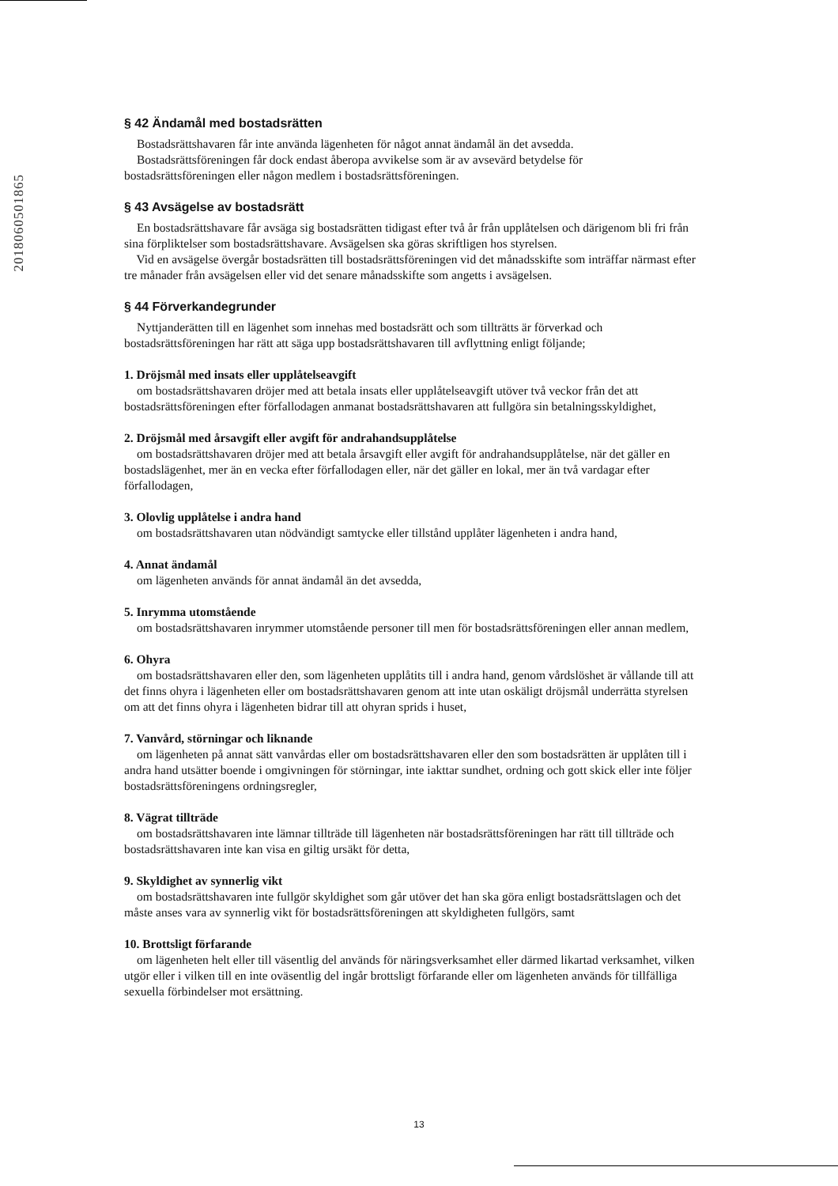2018060501865
§ 42 Ändamål med bostadsrätten
Bostadsrättshavaren får inte använda lägenheten för något annat ändamål än det avsedda.
Bostadsrättsföreningen får dock endast åberopa avvikelse som är av avsevärd betydelse för
bostadsrättsföreningen eller någon medlem i bostadsrättsföreningen.
§ 43 Avsägelse av bostadsrätt
En bostadsrättshavare får avsäga sig bostadsrätten tidigast efter två år från upplåtelsen och därigenom bli fri från sina förpliktelser som bostadsrättshavare. Avsägelsen ska göras skriftligen hos styrelsen.
Vid en avsägelse övergår bostadsrätten till bostadsrättsföreningen vid det månadsskifte som inträffar närmast efter tre månader från avsägelsen eller vid det senare månadsskifte som angetts i avsägelsen.
§ 44 Förverkandegrunder
Nyttjanderätten till en lägenhet som innehas med bostadsrätt och som tillträtts är förverkad och bostadsrättsföreningen har rätt att säga upp bostadsrättshavaren till avflyttning enligt följande;
1. Dröjsmål med insats eller upplåtelseavgift
om bostadsrättshavaren dröjer med att betala insats eller upplåtelseavgift utöver två veckor från det att bostadsrättsföreningen efter förfallodagen anmanat bostadsrättshavaren att fullgöra sin betalningsskyldighet,
2. Dröjsmål med årsavgift eller avgift för andrahandsupplåtelse
om bostadsrättshavaren dröjer med att betala årsavgift eller avgift för andrahandsupplåtelse, när det gäller en bostadslägenhet, mer än en vecka efter förfallodagen eller, när det gäller en lokal, mer än två vardagar efter förfallodagen,
3. Olovlig upplåtelse i andra hand
om bostadsrättshavaren utan nödvändigt samtycke eller tillstånd upplåter lägenheten i andra hand,
4. Annat ändamål
om lägenheten används för annat ändamål än det avsedda,
5. Inrymma utomstående
om bostadsrättshavaren inrymmer utomstående personer till men för bostadsrättsföreningen eller annan medlem,
6. Ohyra
om bostadsrättshavaren eller den, som lägenheten upplåtits till i andra hand, genom vårdslöshet är vållande till att det finns ohyra i lägenheten eller om bostadsrättshavaren genom att inte utan oskäligt dröjsmål underrätta styrelsen om att det finns ohyra i lägenheten bidrar till att ohyran sprids i huset,
7. Vanvård, störningar och liknande
om lägenheten på annat sätt vanvårdas eller om bostadsrättshavaren eller den som bostadsrätten är upplåten till i andra hand utsätter boende i omgivningen för störningar, inte iakttar sundhet, ordning och gott skick eller inte följer bostadsrättsföreningens ordningsregler,
8. Vägrat tillträde
om bostadsrättshavaren inte lämnar tillträde till lägenheten när bostadsrättsföreningen har rätt till tillträde och bostadsrättshavaren inte kan visa en giltig ursäkt för detta,
9. Skyldighet av synnerlig vikt
om bostadsrättshavaren inte fullgör skyldighet som går utöver det han ska göra enligt bostadsrättslagen och det måste anses vara av synnerlig vikt för bostadsrättsföreningen att skyldigheten fullgörs, samt
10. Brottsligt förfarande
om lägenheten helt eller till väsentlig del används för näringsverksamhet eller därmed likartad verksamhet, vilken utgör eller i vilken till en inte oväsentlig del ingår brottsligt förfarande eller om lägenheten används för tillfälliga sexuella förbindelser mot ersättning.
13